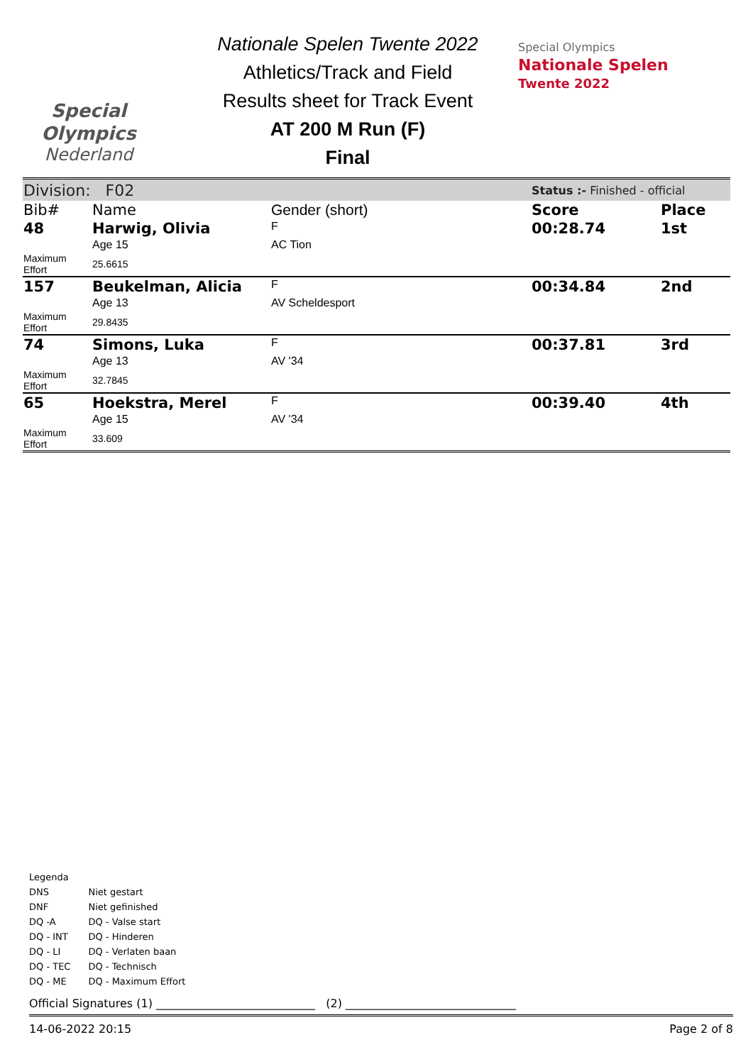Special
Olympics
Nederland
Nationale Spelen Twente 2022
Athletics/Track and Field
Results sheet for Track Event
AT 200 M Run (F)
Final
Special Olympics
Nationale Spelen
Twente 2022
| Division: F02 | | | Status :- Finished - official | |
| Bib# | Name | Gender (short) | Score | Place |
| 48 | Harwig, Olivia | F | 00:28.74 | 1st |
| | Age 15 | AC Tion | | |
| Maximum Effort | 25.6615 | | | |
| 157 | Beukelman, Alicia | F | 00:34.84 | 2nd |
| | Age 13 | AV Scheldesport | | |
| Maximum Effort | 29.8435 | | | |
| 74 | Simons, Luka | F | 00:37.81 | 3rd |
| | Age 13 | AV '34 | | |
| Maximum Effort | 32.7845 | | | |
| 65 | Hoekstra, Merel | F | 00:39.40 | 4th |
| | Age 15 | AV '34 | | |
| Maximum Effort | 33.609 | | | |
Legenda
| DNS | Niet gestart |
| DNF | Niet gefinished |
| DQ -A | DQ - Valse start |
| DQ - INT | DQ - Hinderen |
| DQ - LI | DQ - Verlaten baan |
| DQ - TEC | DQ - Technisch |
| DQ - ME | DQ - Maximum Effort |
Official Signatures (1) ____________________________ (2) ______________________________
14-06-2022 20:15 Page 2 of 8